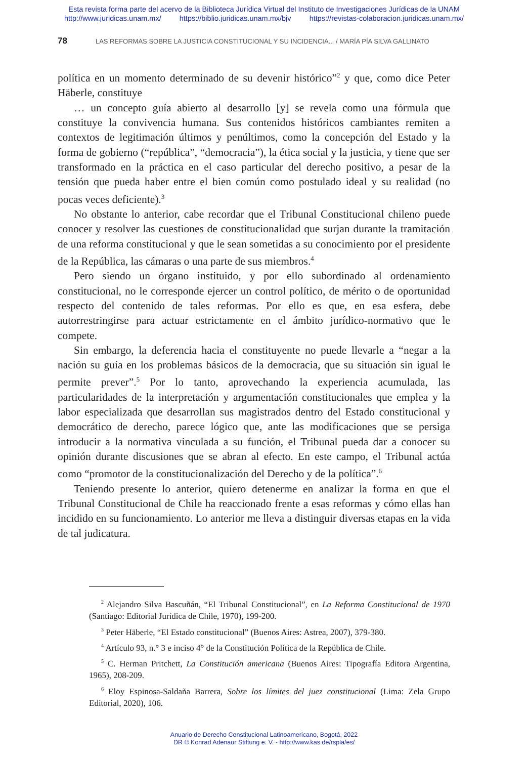Esta revista forma parte del acervo de la Biblioteca Jurídica Virtual del Instituto de Investigaciones Jurídicas de la UNAM
http://www.juridicas.unam.mx/ https://biblio.juridicas.unam.mx/bjv https://revistas-colaboracion.juridicas.unam.mx/
78 LAS REFORMAS SOBRE LA JUSTICIA CONSTITUCIONAL Y SU INCIDENCIA... / MARÍA PÍA SILVA GALLINATO
política en un momento determinado de su devenir histórico”<sup>2</sup> y que, como dice Peter Häberle, constituye
… un concepto guía abierto al desarrollo [y] se revela como una fórmula que constituye la convivencia humana. Sus contenidos históricos cambiantes remiten a contextos de legitimación últimos y penúltimos, como la concepción del Estado y la forma de gobierno (“república”, “democracia”), la ética social y la justicia, y tiene que ser transformado en la práctica en el caso particular del derecho positivo, a pesar de la tensión que pueda haber entre el bien común como postulado ideal y su realidad (no pocas veces deficiente).<sup>3</sup>
No obstante lo anterior, cabe recordar que el Tribunal Constitucional chileno puede conocer y resolver las cuestiones de constitucionalidad que surjan durante la tramitación de una reforma constitucional y que le sean sometidas a su conocimiento por el presidente de la República, las cámaras o una parte de sus miembros.<sup>4</sup>
Pero siendo un órgano instituido, y por ello subordinado al ordenamiento constitucional, no le corresponde ejercer un control político, de mérito o de oportunidad respecto del contenido de tales reformas. Por ello es que, en esa esfera, debe autorrestringirse para actuar estrictamente en el ámbito jurídico-normativo que le compete.
Sin embargo, la deferencia hacia el constituyente no puede llevarle a “negar a la nación su guía en los problemas básicos de la democracia, que su situación sin igual le permite prever”.<sup>5</sup> Por lo tanto, aprovechando la experiencia acumulada, las particularidades de la interpretación y argumentación constitucionales que emplea y la labor especializada que desarrollan sus magistrados dentro del Estado constitucional y democrático de derecho, parece lógico que, ante las modificaciones que se persiga introducir a la normativa vinculada a su función, el Tribunal pueda dar a conocer su opinión durante discusiones que se abran al efecto. En este campo, el Tribunal actúa como “promotor de la constitucionalización del Derecho y de la política”.<sup>6</sup>
Teniendo presente lo anterior, quiero detenerme en analizar la forma en que el Tribunal Constitucional de Chile ha reaccionado frente a esas reformas y cómo ellas han incidido en su funcionamiento. Lo anterior me lleva a distinguir diversas etapas en la vida de tal judicatura.
<sup>2</sup> Alejandro Silva Bascuñán, “El Tribunal Constitucional”, en La Reforma Constitucional de 1970 (Santiago: Editorial Jurídica de Chile, 1970), 199-200.
<sup>3</sup> Peter Häberle, “El Estado constitucional” (Buenos Aires: Astrea, 2007), 379-380.
<sup>4</sup> Artículo 93, n.° 3 e inciso 4° de la Constitución Política de la República de Chile.
<sup>5</sup> C. Herman Pritchett, La Constitución americana (Buenos Aires: Tipografía Editora Argentina, 1965), 208-209.
<sup>6</sup> Eloy Espinosa-Saldaña Barrera, Sobre los límites del juez constitucional (Lima: Zela Grupo Editorial, 2020), 106.
Anuario de Derecho Constitucional Latinoamericano, Bogotá, 2022
DR © Konrad Adenaur Stiftung e. V. - http://www.kas.de/rspla/es/